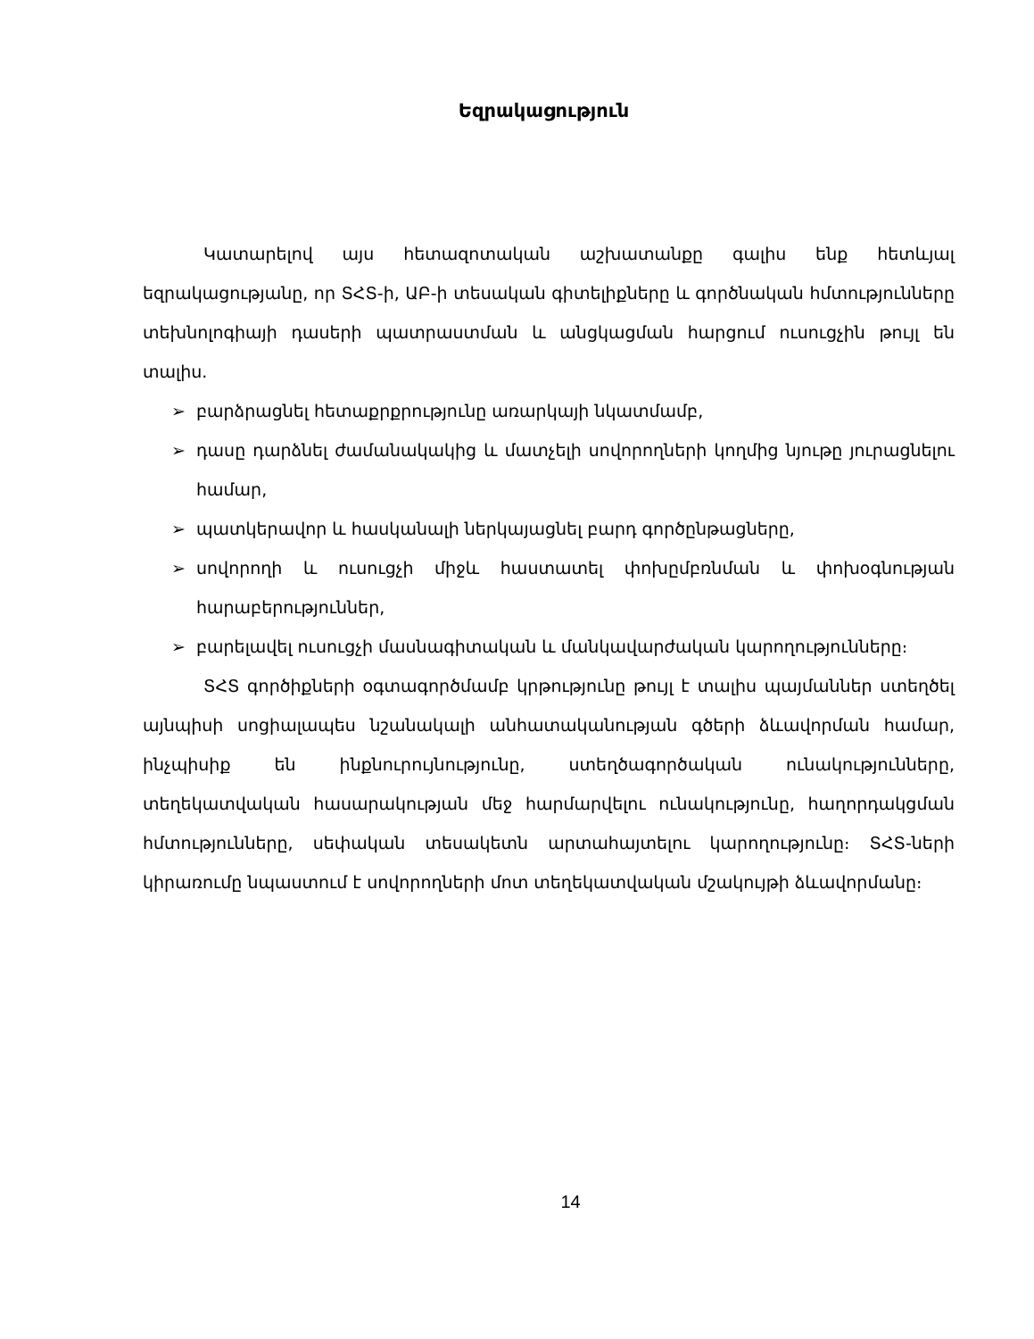Եզրակացություն
Կատարելով այս հետազոտական աշխատանքը գալիս ենք հետևյալ եզրակացությանը, որ ՏՀՏ-ի, ԱԲ-ի տեսական գիտելիքները և գործնական հմտությունները տեխնոլոգիայի դասերի պատրաստման և անցկացման հարցում ուսուցչին թույլ են տալիս.
➢ բարձրացնել հետաքրքրությունը առարկայի նկատմամբ,
➢ դասը դարձնել ժամանակակից և մատչելի սովորողների կողմից նյութը յուրացնելու համար,
➢ պատկերավոր և հասկանալի ներկայացնել բարդ գործընթացները,
➢ սովորողի և ուսուցչի միջև հաստատել փոխըմբռնման և փոխօգնության հարաբերություններ,
➢ բարելավել ուսուցչի մասնագիտական և մանկավարժական կարողությունները։
ՏՀՏ գործիքների օգտագործմամբ կրթությունը թույլ է տալիս պայմաններ ստեղծել այնպիսի սոցիալապես նշանակալի անհատականության գծերի ձևավորման համար, ինչպիսիք են ինքնուրույնությունը, ստեղծագործական ունակությունները, տեղեկատվական հասարակության մեջ հարմարվելու ունակությունը, հաղորդակցման հմտությունները, սեփական տեսակետն արտահայտելու կարողությունը։ ՏՀՏ-ների կիրառումը նպաստում է սովորողների մոտ տեղեկատվական մշակույթի ձևավորմանը։
14